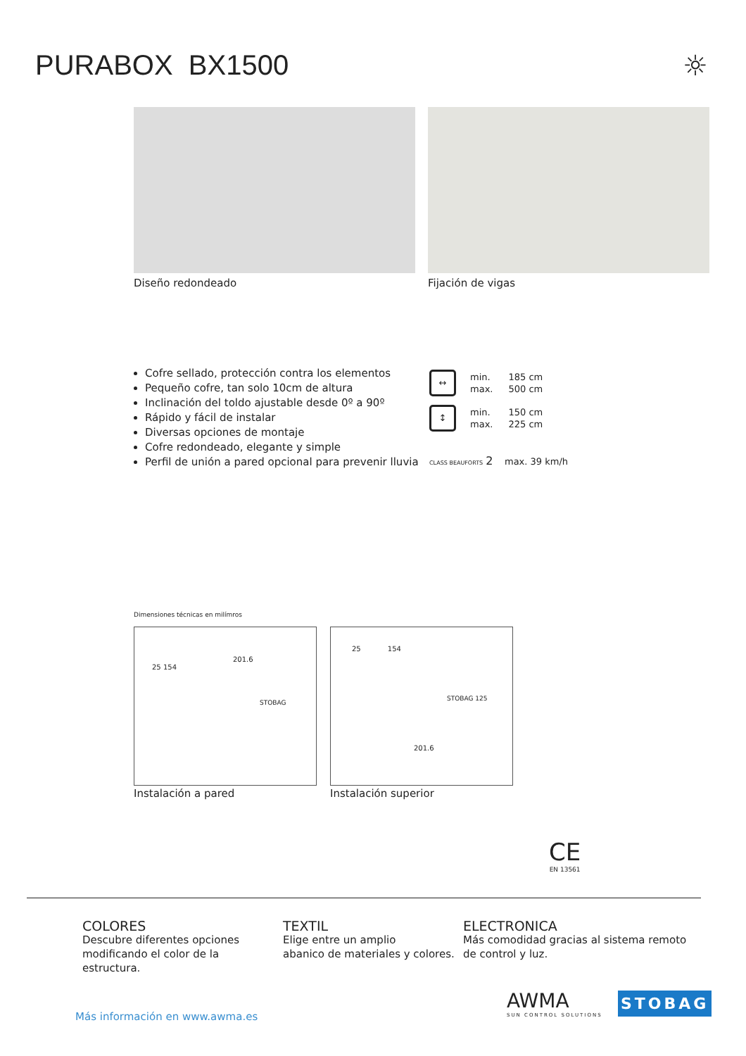PURABOX BX1500 ☼
Diseño redondeado Fijación de vigas
Cofre sellado, protección contra los elementos
Pequeño cofre, tan solo 10cm de altura
Inclinación del toldo ajustable desde 0º a 90º
Rápido y fácil de instalar
Diversas opciones de montaje
Cofre redondeado, elegante y simple
Perfil de unión a pared opcional para prevenir lluvia
↔
| min. | 185 cm |
| max. | 500 cm |
↕
| min. | 150 cm |
| max. | 225 cm |
CLASS BEAUFORTS 2 max. 39 km/h
Dimensiones técnicas en milímros
201.6
25 154
STOBAG
25 154
STOBAG 125
201.6
Instalación a pared Instalación superior
CE
EN 13561
COLORES
Descubre diferentes opciones
modificando el color de la
estructura.
TEXTIL
Elige entre un amplio
abanico de materiales y colores.
ELECTRONICA
Más comodidad gracias al sistema remoto
de control y luz.
AWMA
SUN CONTROL SOLUTIONS
STOBAG
Más información en www.awma.es